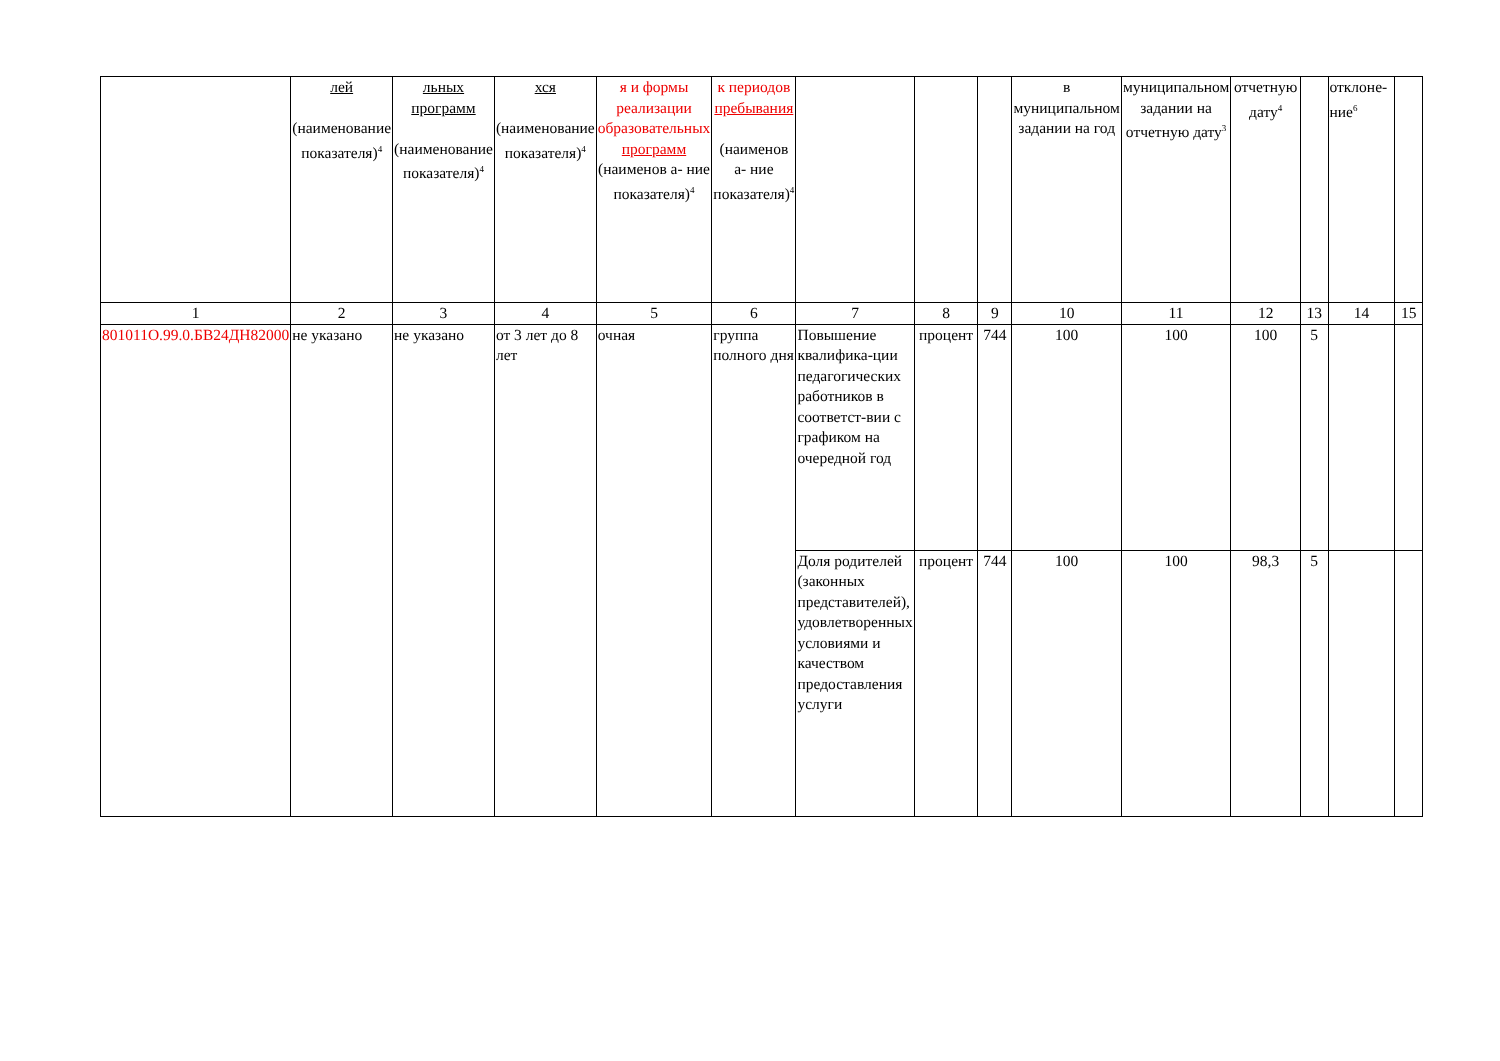| | лей (наименование показателя)<sup>4</sup> | льных программ (наименование показателя)<sup>4</sup> | хся (наименование показателя)<sup>4</sup> | я и формы реализации образовательных программ (наименов а- ние показателя)<sup>4</sup> | к периодов пребывания (наименов а- ние показателя)<sup>4</sup> | | | | в муниципальном задании на год | муниципальном задании на отчетную дату<sup>3</sup> | отчетную дату<sup>4</sup> | | отклоне-ние<sup>6</sup> | |
| 1 | 2 | 3 | 4 | 5 | 6 | 7 | 8 | 9 | 10 | 11 | 12 | 13 | 14 | 15 |
| 801011О.99.0.БВ24ДН82000 | не указано | не указано | от 3 лет до 8 лет | очная | группа полного дня | Повышение квалифика-ции педагогических работников в соответст-вии с графиком на очередной год | процент | 744 | 100 | 100 | 100 | 5 | | |
| | | | | | | Доля родителей (законных представителей), удовлетворенных условиями и качеством предоставления услуги | процент | 744 | 100 | 100 | 98,3 | 5 | | |